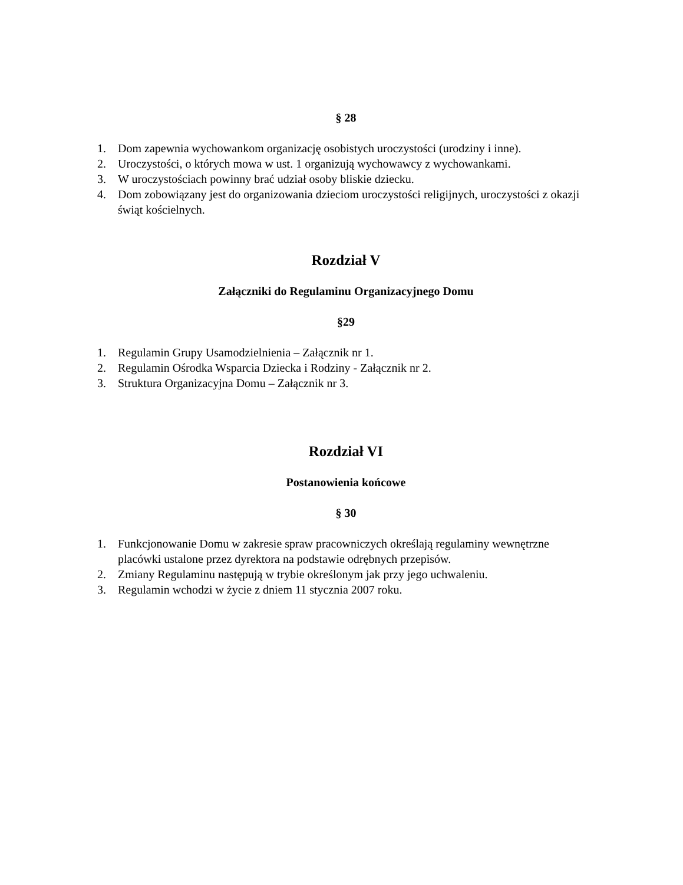§ 28
1. Dom zapewnia wychowankom organizację osobistych uroczystości (urodziny i inne).
2. Uroczystości, o których mowa w ust. 1 organizują wychowawcy z wychowankami.
3. W uroczystościach powinny brać udział osoby bliskie dziecku.
4. Dom zobowiązany jest do organizowania dzieciom uroczystości religijnych, uroczystości z okazji świąt kościelnych.
Rozdział V
Załączniki do Regulaminu Organizacyjnego Domu
§29
1. Regulamin Grupy Usamodzielnienia – Załącznik nr 1.
2. Regulamin Ośrodka Wsparcia Dziecka i Rodziny - Załącznik nr 2.
3. Struktura Organizacyjna Domu – Załącznik nr 3.
Rozdział VI
Postanowienia końcowe
§ 30
1. Funkcjonowanie Domu w zakresie spraw pracowniczych określają regulaminy wewnętrzne placówki ustalone przez dyrektora na podstawie odrębnych przepisów.
2. Zmiany Regulaminu następują w trybie określonym jak przy jego uchwaleniu.
3. Regulamin wchodzi w życie z dniem 11 stycznia 2007 roku.